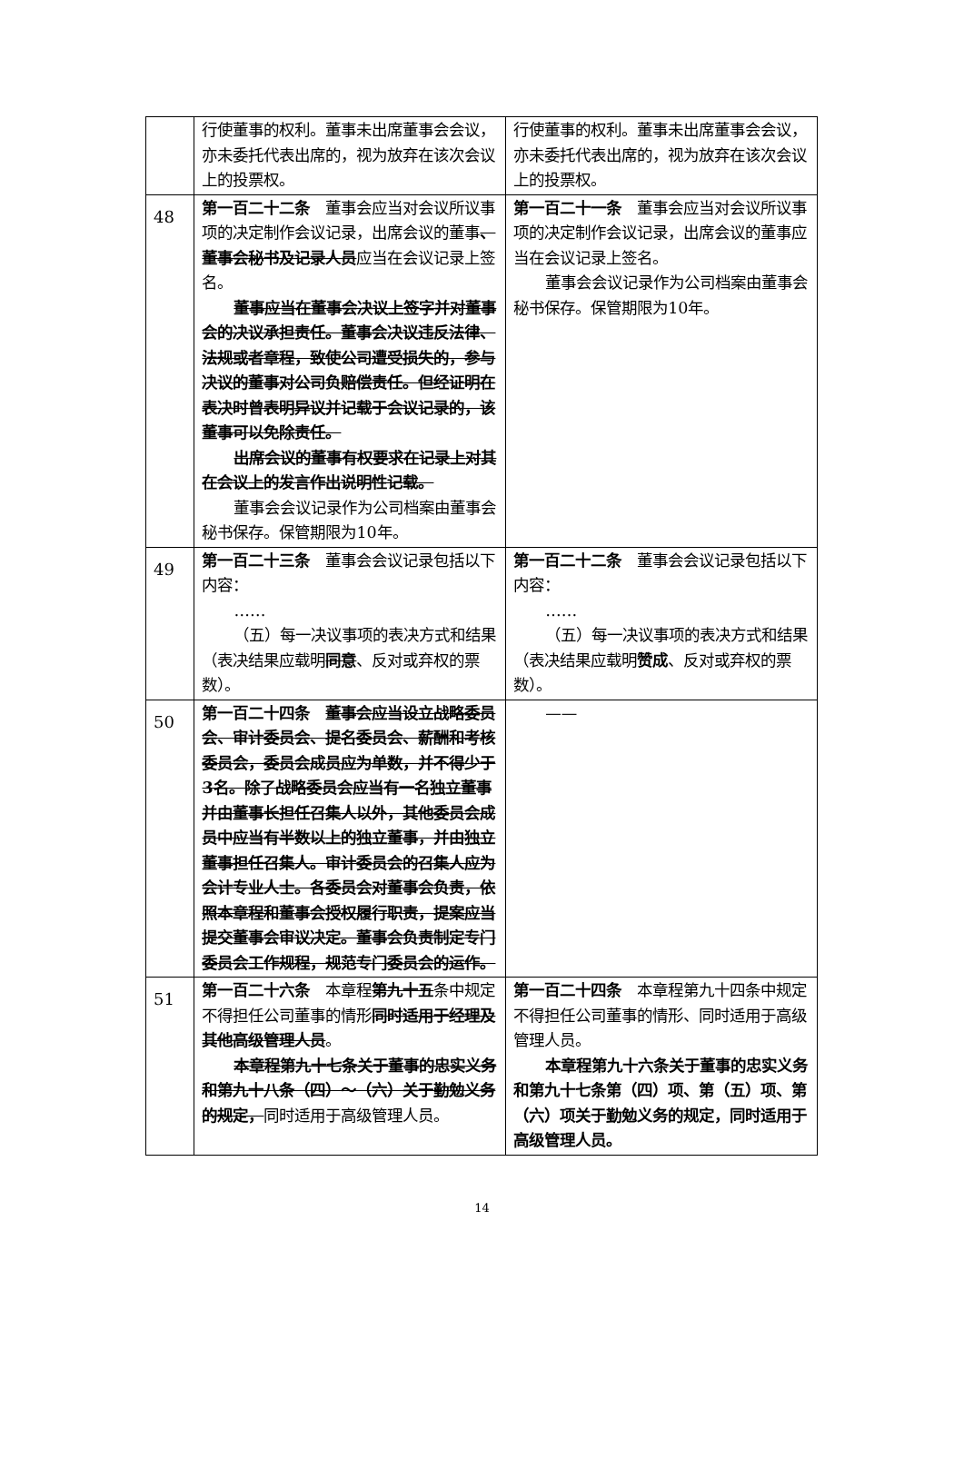| | 行使董事的权利。董事未出席董事会会议，亦未委托代表出席的，视为放弃在该次会议上的投票权。 | 行使董事的权利。董事未出席董事会会议，亦未委托代表出席的，视为放弃在该次会议上的投票权。 |
| 48 | 第一百二十二条 董事会应当对会议所议事项的决定制作会议记录，出席会议的董事 、董事会秘书及记录人员 应当在会议记录上签名。 董事应当在董事会决议上签字并对董事会的决议承担责任。董事会决议违反法律、法规或者章程，致使公司遭受损失的，参与决议的董事对公司负赔偿责任。但经证明在表决时曾表明异议并记载于会议记录的，该董事可以免除责任。 出席会议的董事有权要求在记录上对其在会议上的发言作出说明性记载。 董事会会议记录作为公司档案由董事会秘书保存。保管期限为10年。 | 第一百二十一条 董事会应当对会议所议事项的决定制作会议记录，出席会议的董事应当在会议记录上签名。 董事会会议记录作为公司档案由董事会秘书保存。保管期限为10年。 |
| 49 | 第一百二十三条 董事会会议记录包括以下内容： …… （五）每一决议事项的表决方式和结果（表决结果应载明 同意 、反对或弃权的票数）。 | 第一百二十二条 董事会会议记录包括以下内容： …… （五）每一决议事项的表决方式和结果（表决结果应载明 赞成 、反对或弃权的票数）。 |
| 50 | 第一百二十四条 董事会应当设立战略委员会、审计委员会、提名委员会、薪酬和考核委员会，委员会成员应为单数，并不得少于3名。除了战略委员会应当有一名独立董事并由董事长担任召集人以外，其他委员会成员中应当有半数以上的独立董事，并由独立董事担任召集人。审计委员会的召集人应为会计专业人士。各委员会对董事会负责，依照本章程和董事会授权履行职责，提案应当提交董事会审议决定。董事会负责制定专门委员会工作规程，规范专门委员会的运作。 | —— |
| 51 | 第一百二十六条 本章程 第九十五 条中规定不得担任公司董事的情形 同时适用于经理及其他高级管理人员 。 本章程第九十七条关于董事的忠实义务和第九十八条（四）～（六）关于勤勉义务的规定， 同时适用于高级管理人员。 | 第一百二十四条 本章程第九十四条中规定不得担任公司董事的情形、同时适用于高级管理人员。 本章程第九十六条关于董事的忠实义务和第九十七条第（四）项、第（五）项、第（六）项关于勤勉义务的规定，同时适用于高级管理人员。 |
14